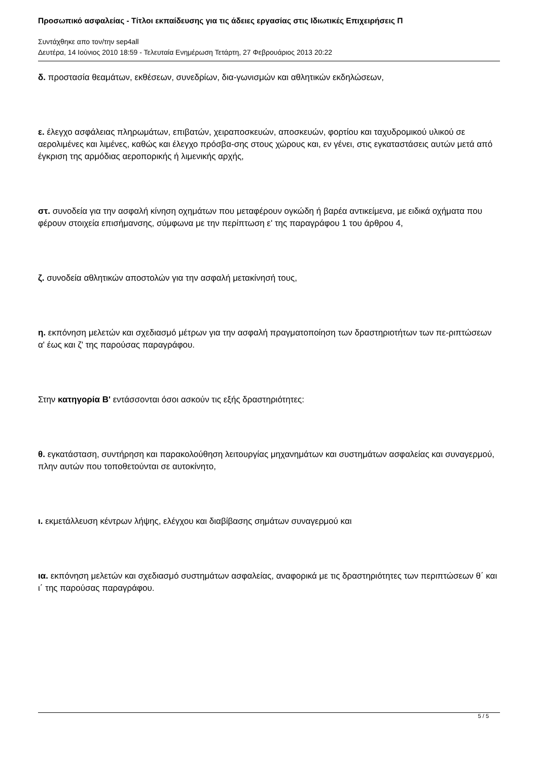Προσωπικό ασφαλείας - Τίτλοι εκπαίδευσης για τις άδειες εργασίας στις Ιδιωτικές Επιχειρήσεις Π
Συντάχθηκε απο τον/την sep4all
Δευτέρα, 14 Ιούνιος 2010 18:59 - Τελευταία Ενημέρωση Τετάρτη, 27 Φεβρουάριος 2013 20:22
δ. προστασία θεαμάτων, εκθέσεων, συνεδρίων, δια-γωνισμών και αθλητικών εκδηλώσεων,
ε. έλεγχο ασφάλειας πληρωμάτων, επιβατών, χειραποσκευών, αποσκευών, φορτίου και ταχυδρομικού υλικού σε αερολιμένες και λιμένες, καθώς και έλεγχο πρόσβα-σης στους χώρους και, εν γένει, στις εγκαταστάσεις αυτών μετά από έγκριση της αρμόδιας αεροπορικής ή λιμενικής αρχής,
στ. συνοδεία για την ασφαλή κίνηση οχημάτων που μεταφέρουν ογκώδη ή βαρέα αντικείμενα, με ειδικά οχήματα που φέρουν στοιχεία επισήμανσης, σύμφωνα με την περίπτωση ε' της παραγράφου 1 του άρθρου 4,
ζ. συνοδεία αθλητικών αποστολών για την ασφαλή μετακίνησή τους,
η. εκπόνηση μελετών και σχεδιασμό μέτρων για την ασφαλή πραγματοποίηση των δραστηριοτήτων των πε-ριπτώσεων α' έως και ζ' της παρούσας παραγράφου.
Στην κατηγορία Β' εντάσσονται όσοι ασκούν τις εξής δραστηριότητες:
θ. εγκατάσταση, συντήρηση και παρακολούθηση λειτουργίας μηχανημάτων και συστημάτων ασφαλείας και συναγερμού, πλην αυτών που τοποθετούνται σε αυτοκίνητο,
ι. εκμετάλλευση κέντρων λήψης, ελέγχου και διαβίβασης σημάτων συναγερμού και
ια. εκπόνηση μελετών και σχεδιασμό συστημάτων ασφαλείας, αναφορικά με τις δραστηριότητες των περιπτώσεων θ΄ και ι΄ της παρούσας παραγράφου.
5 / 5